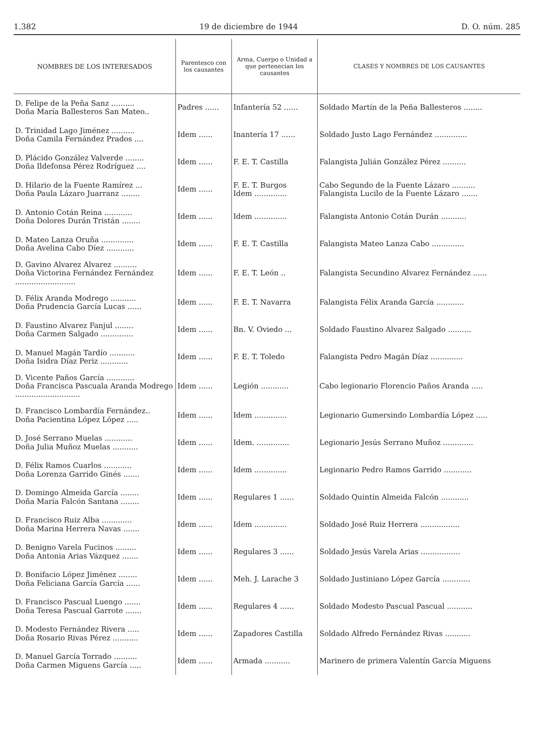1.382 19 de diciembre de 1944 D. O. núm. 285
| NOMBRES DE LOS INTERESADOS | Parentesco con los causantes | Arma, Cuerpo o Unidad a que pertenecían los causantes | CLASES Y NOMBRES DE LOS CAUSANTES |
| --- | --- | --- | --- |
| D. Felipe de la Peña Sanz .......... Doña María Ballesteros San Mateo.. | Padres ...... | Infantería 52 ...... | Soldado Martín de la Peña Ballesteros ........ |
| D. Trinidad Lago Jiménez .......... Doña Camila Fernández Prados .... | Idem ...... | Inantería 17 ...... | Soldado Justo Lago Fernández .............. |
| D. Plácido González Valverde ........ Doña Ildefonsa Pérez Rodríguez .... | Idem ...... | F. E. T. Castilla | Falangista Julián González Pérez .......... |
| D. Hilario de la Fuente Ramírez ... Doña Paula Lázaro Juarranz ........ | Idem ...... | F. E. T. Burgos Idem .............. | Cabo Segundo de la Fuente Lázaro .......... Falangista Lucilo de la Fuente Lázaro ....... |
| D. Antonio Cotán Reina ............ Doña Dolores Durán Tristán ........ | Idem ...... | Idem .............. | Falangista Antonio Cotán Durán ........... |
| D. Mateo Lanza Oruña .............. Doña Avelina Cabo Díez ............ | Idem ...... | F. E. T. Castilla | Falangista Mateo Lanza Cabo .............. |
| D. Gavino Alvarez Alvarez .......... Doña Victorina Fernández Fernández .......................... | Idem ...... | F. E. T. León .. | Falangista Secundino Alvarez Fernández ...... |
| D. Félix Aranda Modrego ........... Doña Prudencia García Lucas ...... | Idem ...... | F. E. T. Navarra | Falangista Félix Aranda García ............ |
| D. Faustino Alvarez Fanjul ........ Doña Carmen Salgado .............. | Idem ...... | Bn. V. Oviedo ... | Soldado Faustino Alvarez Salgado .......... |
| D. Manuel Magán Tardío ........... Doña Isidra Díaz Periz ............ | Idem ...... | F. E. T. Toledo | Falangista Pedro Magán Díaz .............. |
| D. Vicente Paños García ............ Doña Francisca Pascuala Aranda Modrego ............................ | Idem ...... | Legión ............ | Cabo legionario Florencio Paños Aranda ..... |
| D. Francisco Lombardía Fernández.. Doña Pacientina López López ..... | Idem ...... | Idem .............. | Legionario Gumersindo Lombardía López ..... |
| D. José Serrano Muelas ............ Doña Julia Muñoz Muelas ........... | Idem ...... | Idem. .............. | Legionario Jesús Serrano Muñoz ............. |
| D. Félix Ramos Cuarlos ............ Doña Lorenza Garrido Ginés ....... | Idem ...... | Idem .............. | Legionario Pedro Ramos Garrido ............ |
| D. Domingo Almeida García ........ Doña María Falcón Santana ........ | Idem ...... | Regulares 1 ...... | Soldado Quintín Almeida Falcón ............ |
| D. Francisco Ruiz Alba ............. Doña Marina Herrera Navas ....... | Idem ...... | Idem .............. | Soldado José Ruiz Herrera ................. |
| D. Benigno Varela Fucinos ......... Doña Antonia Arias Vázquez ....... | Idem ...... | Regulares 3 ...... | Soldado Jesús Varela Arias ................. |
| D. Bonifacio López Jiménez ........ Doña Feliciana García García ...... | Idem ...... | Meh. J. Larache 3 | Soldado Justiniano López García ............ |
| D. Francisco Pascual Luengo ....... Doña Teresa Pascual Garrote ....... | Idem ...... | Regulares 4 ...... | Soldado Modesto Pascual Pascual ........... |
| D. Modesto Fernández Rivera ..... Doña Rosario Rivas Pérez ........... | Idem ...... | Zapadores Castilla | Soldado Alfredo Fernández Rivas ........... |
| D. Manuel García Torrado .......... Doña Carmen Miguens García ..... | Idem ...... | Armada ........... | Marinero de primera Valentín García Miguens |